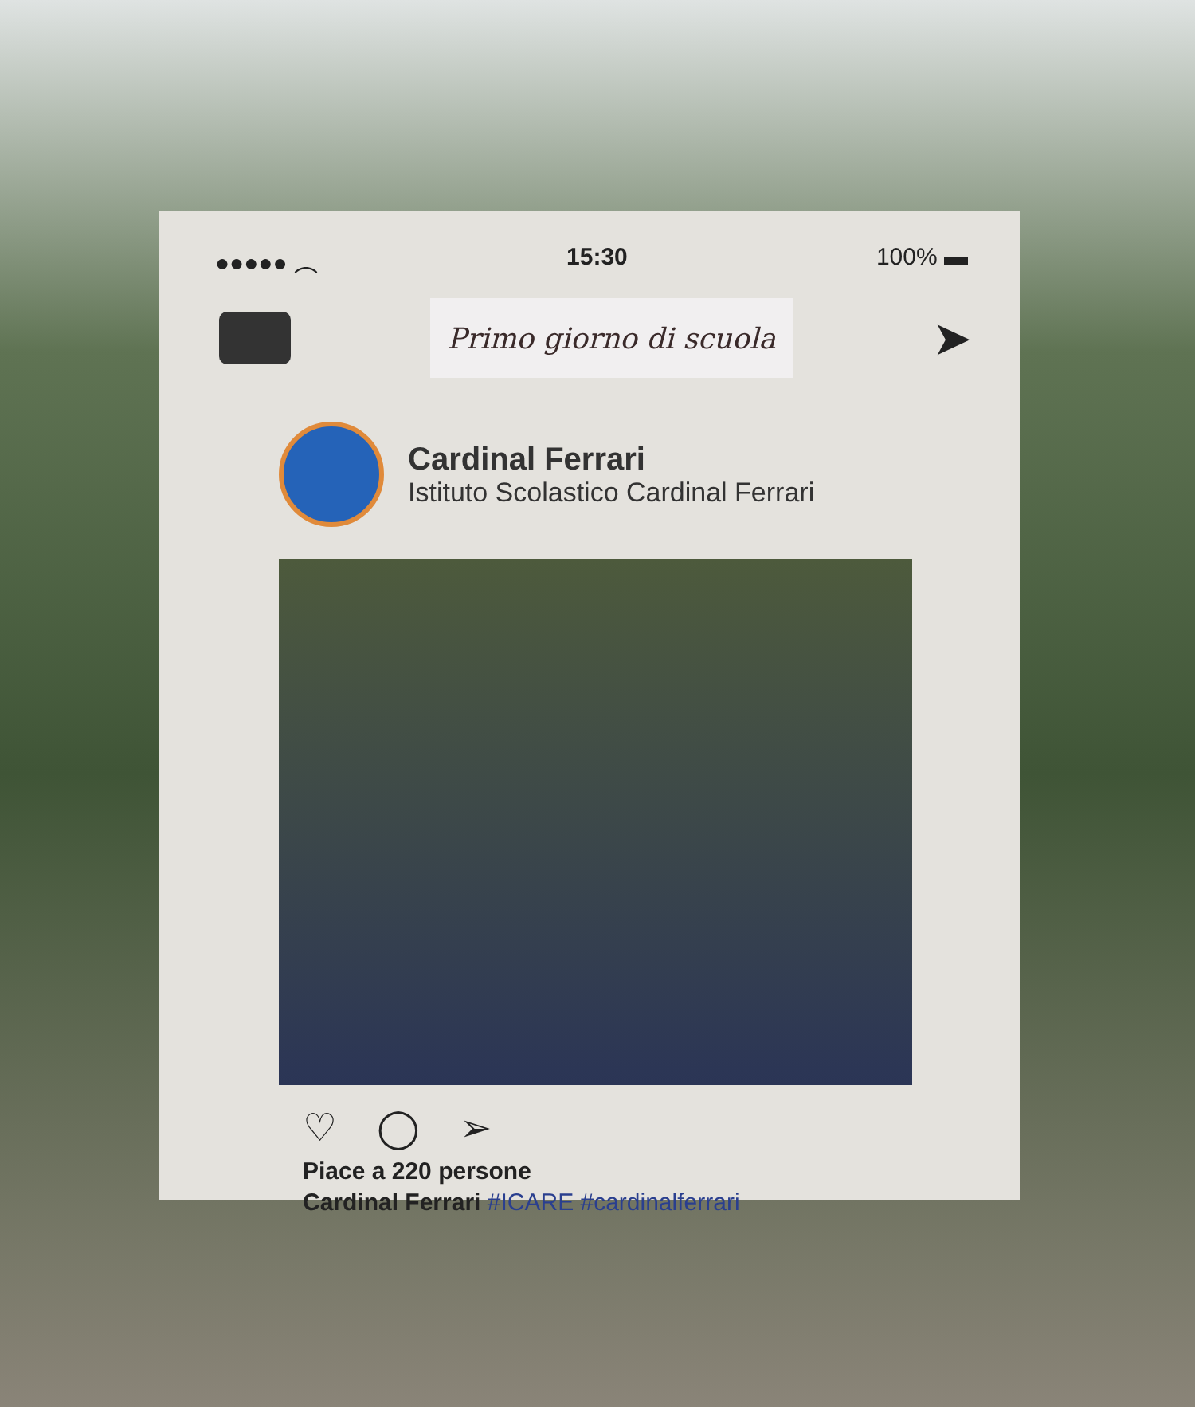●●●●● ︵ 15:30 100% ▬
Primo giorno di scuola
➤
Cardinal Ferrari
Istituto Scolastico Cardinal Ferrari
♡ ◯ ➢
Piace a 220 persone
Cardinal Ferrari #ICARE #cardinalferrari